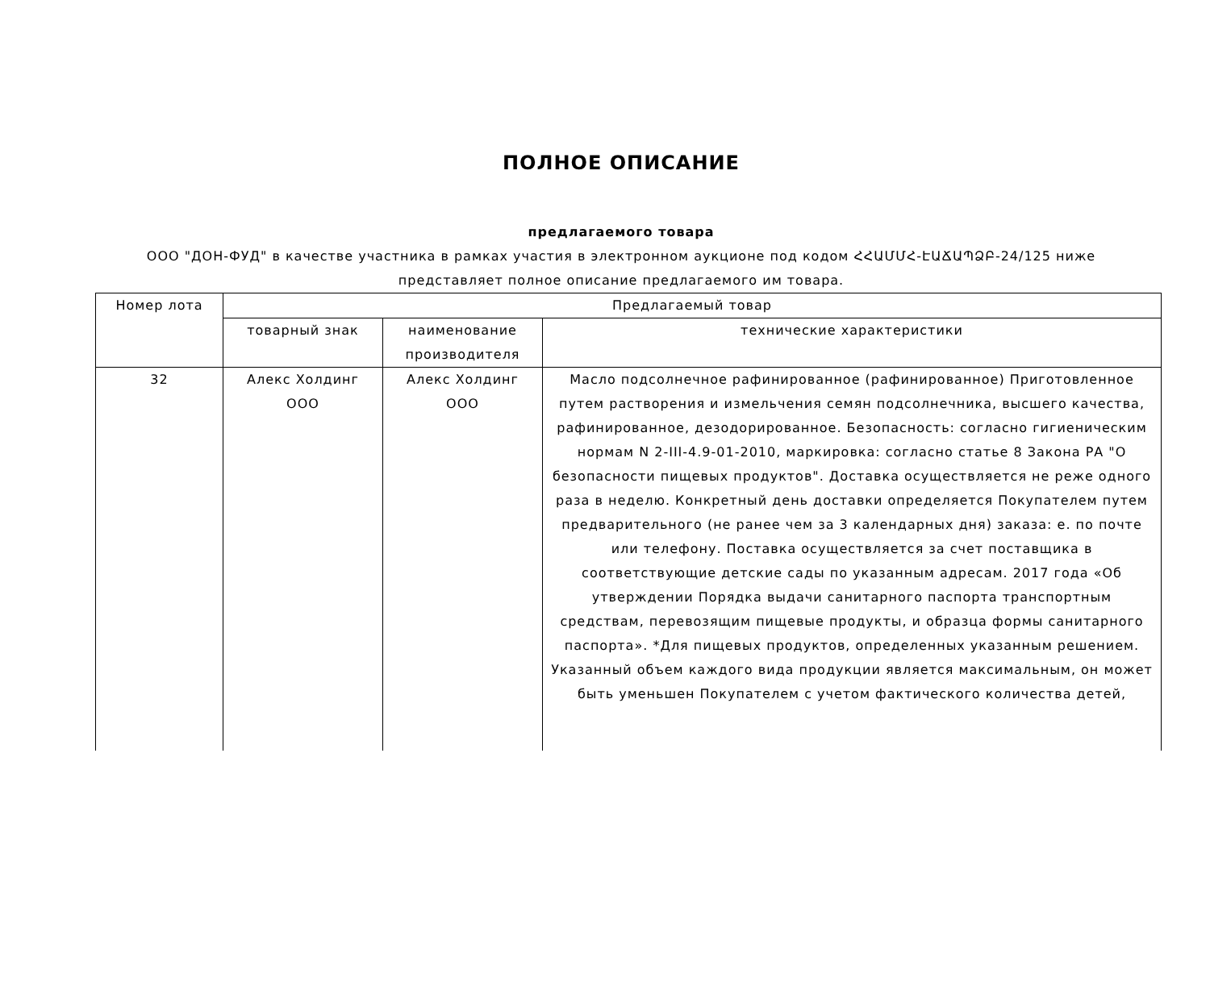ПОЛНОЕ ОПИСАНИЕ
предлагаемого товара
ООО "ДОН-ФУД" в качестве участника в рамках участия в электронном аукционе под кодом ՀՀԱՄՄՀ-ԷԱՃԱՊՁԲ-24/125 ниже
представляет полное описание предлагаемого им товара.
| Номер лота | Предлагаемый товар | | |
| --- | --- | --- | --- |
| | товарный знак | наименование производителя | технические характеристики |
| 32 | Алекс Холдинг ООО | Алекс Холдинг ООО | Масло подсолнечное рафинированное (рафинированное) Приготовленное путем растворения и измельчения семян подсолнечника, высшего качества, рафинированное, дезодорированное. Безопасность: согласно гигиеническим нормам N 2-III-4.9-01-2010, маркировка: согласно статье 8 Закона РА "О безопасности пищевых продуктов". Доставка осуществляется не реже одного раза в неделю. Конкретный день доставки определяется Покупателем путем предварительного (не ранее чем за 3 календарных дня) заказа: е. по почте или телефону. Поставка осуществляется за счет поставщика в соответствующие детские сады по указанным адресам. 2017 года «Об утверждении Порядка выдачи санитарного паспорта транспортным средствам, перевозящим пищевые продукты, и образца формы санитарного паспорта». *Для пищевых продуктов, определенных указанным решением. Указанный объем каждого вида продукции является максимальным, он может быть уменьшен Покупателем с учетом фактического количества детей, |